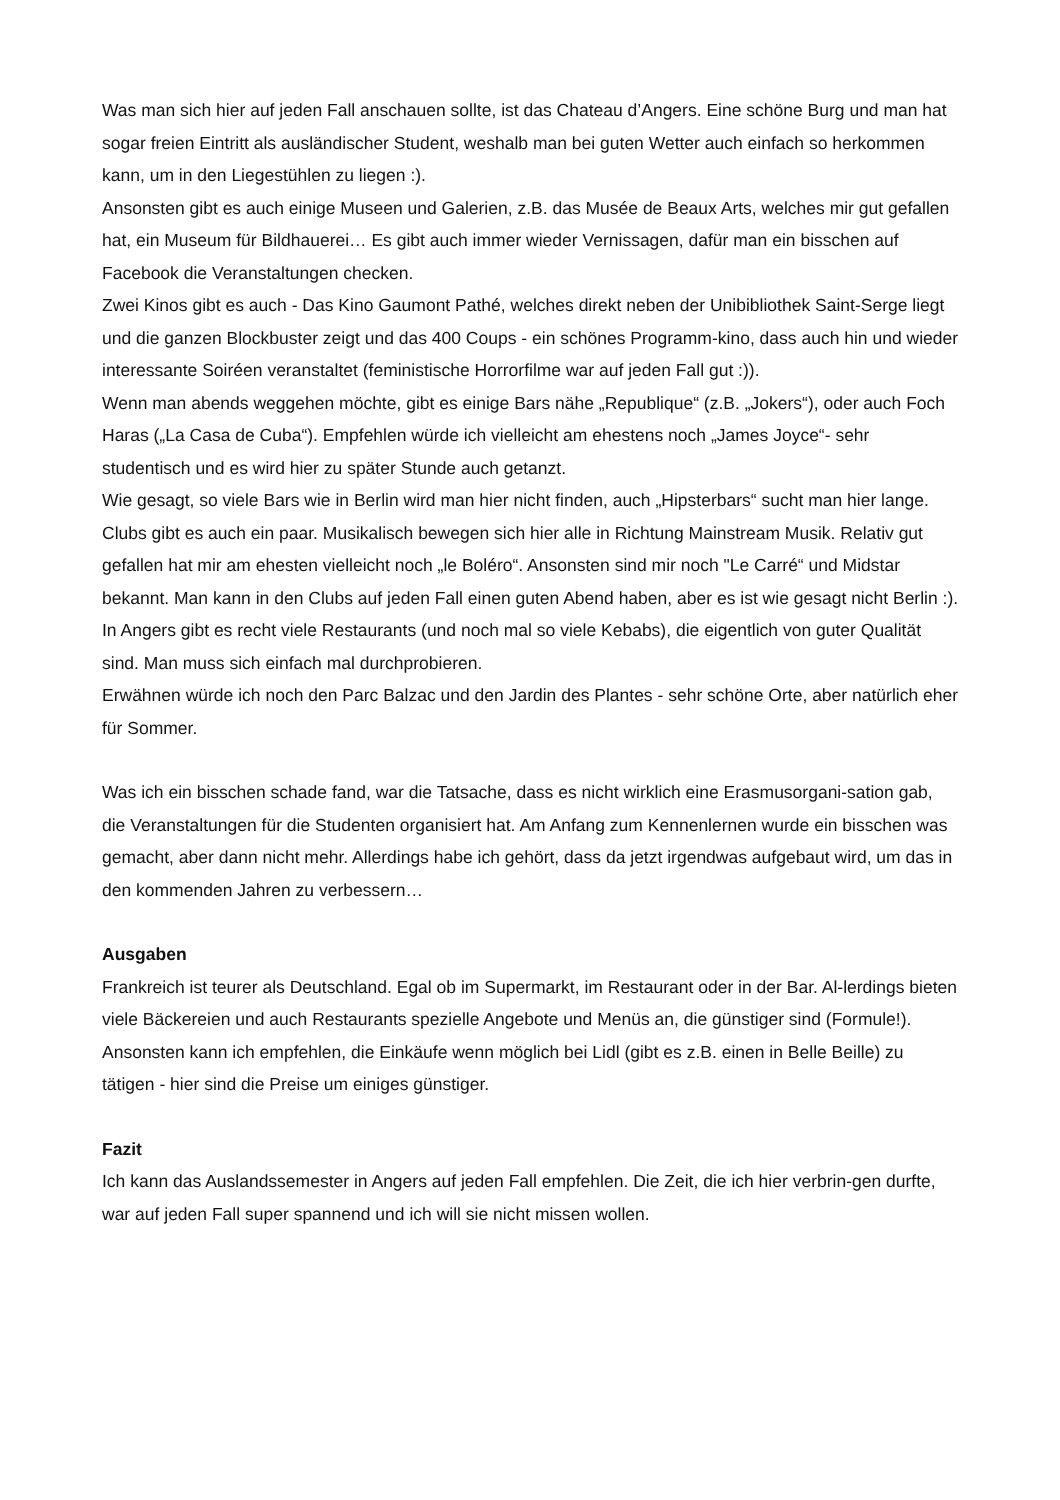Was man sich hier auf jeden Fall anschauen sollte, ist das Chateau d’Angers. Eine schöne Burg und man hat sogar freien Eintritt als ausländischer Student, weshalb man bei guten Wetter auch einfach so herkommen kann, um in den Liegestühlen zu liegen :).
Ansonsten gibt es auch einige Museen und Galerien, z.B. das Musée de Beaux Arts, welches mir gut gefallen hat, ein Museum für Bildhauerei… Es gibt auch immer wieder Vernissagen, dafür man ein bisschen auf Facebook die Veranstaltungen checken.
Zwei Kinos gibt es auch - Das Kino Gaumont Pathé, welches direkt neben der Unibibliothek Saint-Serge liegt und die ganzen Blockbuster zeigt und das 400 Coups - ein schönes Programm-kino, dass auch hin und wieder interessante Soiréen veranstaltet (feministische Horrorfilme war auf jeden Fall gut :)).
Wenn man abends weggehen möchte, gibt es einige Bars nähe „Republique“ (z.B. „Jokers“), oder auch Foch Haras („La Casa de Cuba“). Empfehlen würde ich vielleicht am ehestens noch „James Joyce“- sehr studentisch und es wird hier zu später Stunde auch getanzt.
Wie gesagt, so viele Bars wie in Berlin wird man hier nicht finden, auch „Hipsterbars“ sucht man hier lange.
Clubs gibt es auch ein paar. Musikalisch bewegen sich hier alle in Richtung Mainstream Musik. Relativ gut gefallen hat mir am ehesten vielleicht noch „le Boléro“. Ansonsten sind mir noch "Le Carré“ und Midstar bekannt. Man kann in den Clubs auf jeden Fall einen guten Abend haben, aber es ist wie gesagt nicht Berlin :).
In Angers gibt es recht viele Restaurants (und noch mal so viele Kebabs), die eigentlich von guter Qualität sind. Man muss sich einfach mal durchprobieren.
Erwähnen würde ich noch den Parc Balzac und den Jardin des Plantes - sehr schöne Orte, aber natürlich eher für Sommer.
Was ich ein bisschen schade fand, war die Tatsache, dass es nicht wirklich eine Erasmusorgani-sation gab, die Veranstaltungen für die Studenten organisiert hat. Am Anfang zum Kennenlernen wurde ein bisschen was gemacht, aber dann nicht mehr. Allerdings habe ich gehört, dass da jetzt irgendwas aufgebaut wird, um das in den kommenden Jahren zu verbessern…
Ausgaben
Frankreich ist teurer als Deutschland. Egal ob im Supermarkt, im Restaurant oder in der Bar. Al-lerdings bieten viele Bäckereien und auch Restaurants spezielle Angebote und Menüs an, die günstiger sind (Formule!).
Ansonsten kann ich empfehlen, die Einkäufe wenn möglich bei Lidl (gibt es z.B. einen in Belle Beille) zu tätigen - hier sind die Preise um einiges günstiger.
Fazit
Ich kann das Auslandssemester in Angers auf jeden Fall empfehlen. Die Zeit, die ich hier verbrin-gen durfte, war auf jeden Fall super spannend und ich will sie nicht missen wollen.